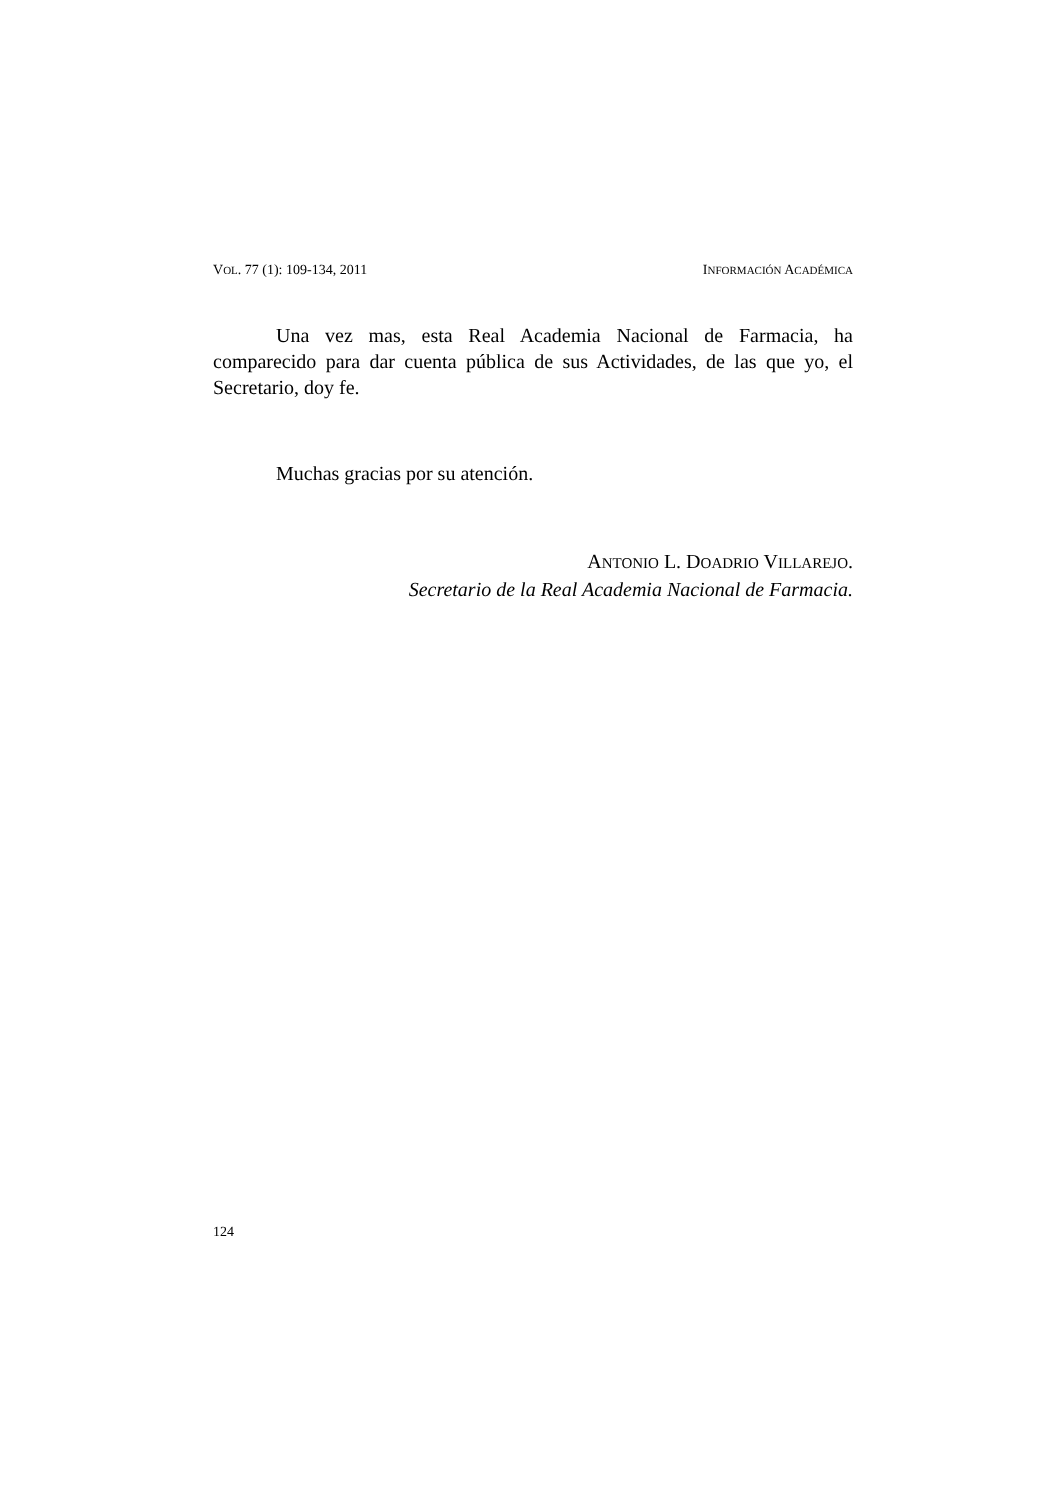VOL. 77 (1): 109-134, 2011 INFORMACIÓN ACADÉMICA
Una vez mas, esta Real Academia Nacional de Farmacia, ha comparecido para dar cuenta pública de sus Actividades, de las que yo, el Secretario, doy fe.
Muchas gracias por su atención.
ANTONIO L. DOADRIO VILLAREJO.
Secretario de la Real Academia Nacional de Farmacia.
124